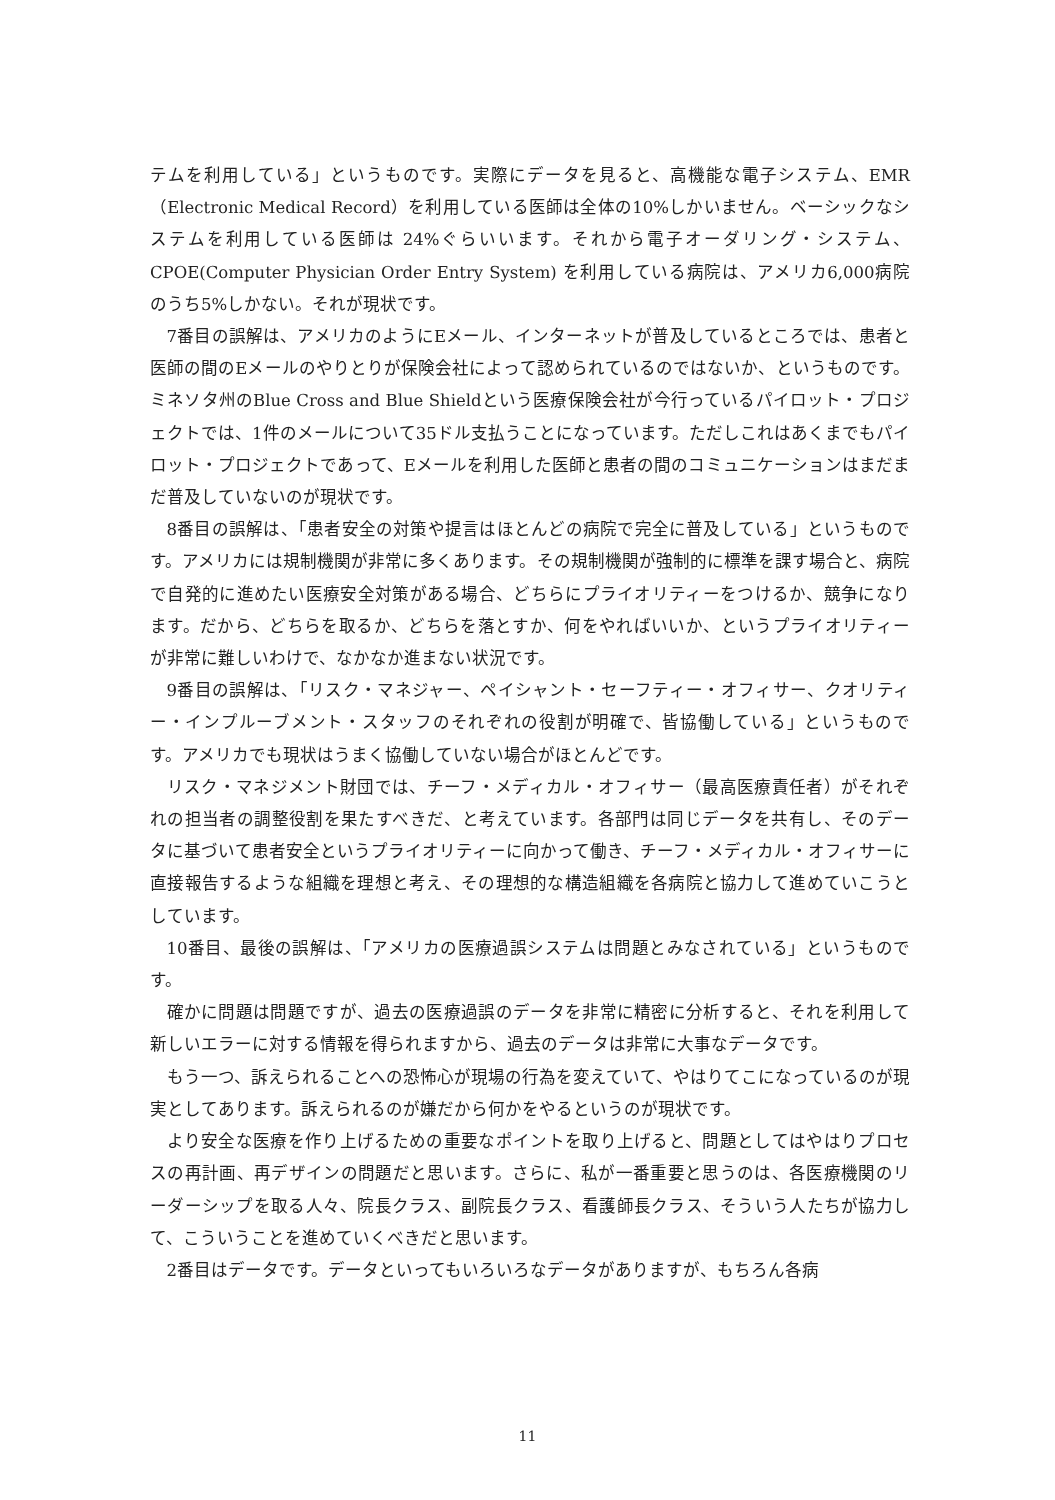テムを利用している」というものです。実際にデータを見ると、高機能な電子システム、EMR（Electronic Medical Record）を利用している医師は全体の10%しかいません。ベーシックなシステムを利用している医師は 24%ぐらいいます。それから電子オーダリング・システム、CPOE(Computer Physician Order Entry System) を利用している病院は、アメリカ6,000病院のうち5%しかない。それが現状です。
7番目の誤解は、アメリカのようにEメール、インターネットが普及しているところでは、患者と医師の間のEメールのやりとりが保険会社によって認められているのではないか、というものです。ミネソタ州のBlue Cross and Blue Shieldという医療保険会社が今行っているパイロット・プロジェクトでは、1件のメールについて35ドル支払うことになっています。ただしこれはあくまでもパイロット・プロジェクトであって、Eメールを利用した医師と患者の間のコミュニケーションはまだまだ普及していないのが現状です。
8番目の誤解は、「患者安全の対策や提言はほとんどの病院で完全に普及している」というものです。アメリカには規制機関が非常に多くあります。その規制機関が強制的に標準を課す場合と、病院で自発的に進めたい医療安全対策がある場合、どちらにプライオリティーをつけるか、競争になります。だから、どちらを取るか、どちらを落とすか、何をやればいいか、というプライオリティーが非常に難しいわけで、なかなか進まない状況です。
9番目の誤解は、「リスク・マネジャー、ペイシャント・セーフティー・オフィサー、クオリティー・インプルーブメント・スタッフのそれぞれの役割が明確で、皆協働している」というものです。アメリカでも現状はうまく協働していない場合がほとんどです。
リスク・マネジメント財団では、チーフ・メディカル・オフィサー（最高医療責任者）がそれぞれの担当者の調整役割を果たすべきだ、と考えています。各部門は同じデータを共有し、そのデータに基づいて患者安全というプライオリティーに向かって働き、チーフ・メディカル・オフィサーに直接報告するような組織を理想と考え、その理想的な構造組織を各病院と協力して進めていこうとしています。
10番目、最後の誤解は、「アメリカの医療過誤システムは問題とみなされている」というものです。
確かに問題は問題ですが、過去の医療過誤のデータを非常に精密に分析すると、それを利用して新しいエラーに対する情報を得られますから、過去のデータは非常に大事なデータです。
もう一つ、訴えられることへの恐怖心が現場の行為を変えていて、やはりてこになっているのが現実としてあります。訴えられるのが嫌だから何かをやるというのが現状です。
より安全な医療を作り上げるための重要なポイントを取り上げると、問題としてはやはりプロセスの再計画、再デザインの問題だと思います。さらに、私が一番重要と思うのは、各医療機関のリーダーシップを取る人々、院長クラス、副院長クラス、看護師長クラス、そういう人たちが協力して、こういうことを進めていくべきだと思います。
2番目はデータです。データといってもいろいろなデータがありますが、もちろん各病
11